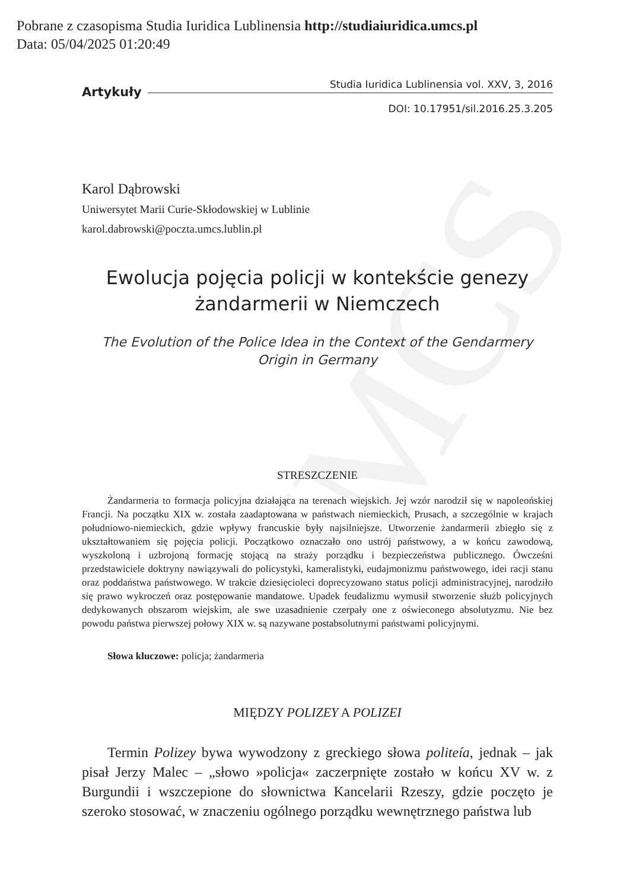UMCS
Pobrane z czasopisma Studia Iuridica Lublinensia http://studiaiuridica.umcs.pl
Data: 05/04/2025 01:20:49
Artykuły
Studia Iuridica Lublinensia vol. XXV, 3, 2016
DOI: 10.17951/sil.2016.25.3.205
Karol Dąbrowski
Uniwersytet Marii Curie-Skłodowskiej w Lublinie
karol.dabrowski@poczta.umcs.lublin.pl
Ewolucja pojęcia policji w kontekście genezy
żandarmerii w Niemczech
The Evolution of the Police Idea in the Context of the Gendarmery
Origin in Germany
STRESZCZENIE
Żandarmeria to formacja policyjna działająca na terenach wiejskich. Jej wzór narodził się w napoleońskiej Francji. Na początku XIX w. została zaadaptowana w państwach niemieckich, Prusach, a szczególnie w krajach południowo-niemieckich, gdzie wpływy francuskie były najsilniejsze. Utworzenie żandarmerii zbiegło się z ukształtowaniem się pojęcia policji. Początkowo oznaczało ono ustrój państwowy, a w końcu zawodową, wyszkoloną i uzbrojoną formację stojącą na straży porządku i bezpieczeństwa publicznego. Ówcześni przedstawiciele doktryny nawiązywali do policystyki, kameralistyki, eudajmonizmu państwowego, idei racji stanu oraz poddaństwa państwowego. W trakcie dziesięcioleci doprecyzowano status policji administracyjnej, narodziło się prawo wykroczeń oraz postępowanie mandatowe. Upadek feudalizmu wymusił stworzenie służb policyjnych dedykowanych obszarom wiejskim, ale swe uzasadnienie czerpały one z oświeconego absolutyzmu. Nie bez powodu państwa pierwszej połowy XIX w. są nazywane postabsolutnymi państwami policyjnymi.
Słowa kluczowe: policja; żandarmeria
MIĘDZY POLIZEY A POLIZEI
Termin Polizey bywa wywodzony z greckiego słowa politeía, jednak – jak pisał Jerzy Malec – „słowo »policja« zaczerpnięte zostało w końcu XV w. z Burgundii i wszczepione do słownictwa Kancelarii Rzeszy, gdzie poczęto je szeroko stosować, w znaczeniu ogólnego porządku wewnętrznego państwa lub